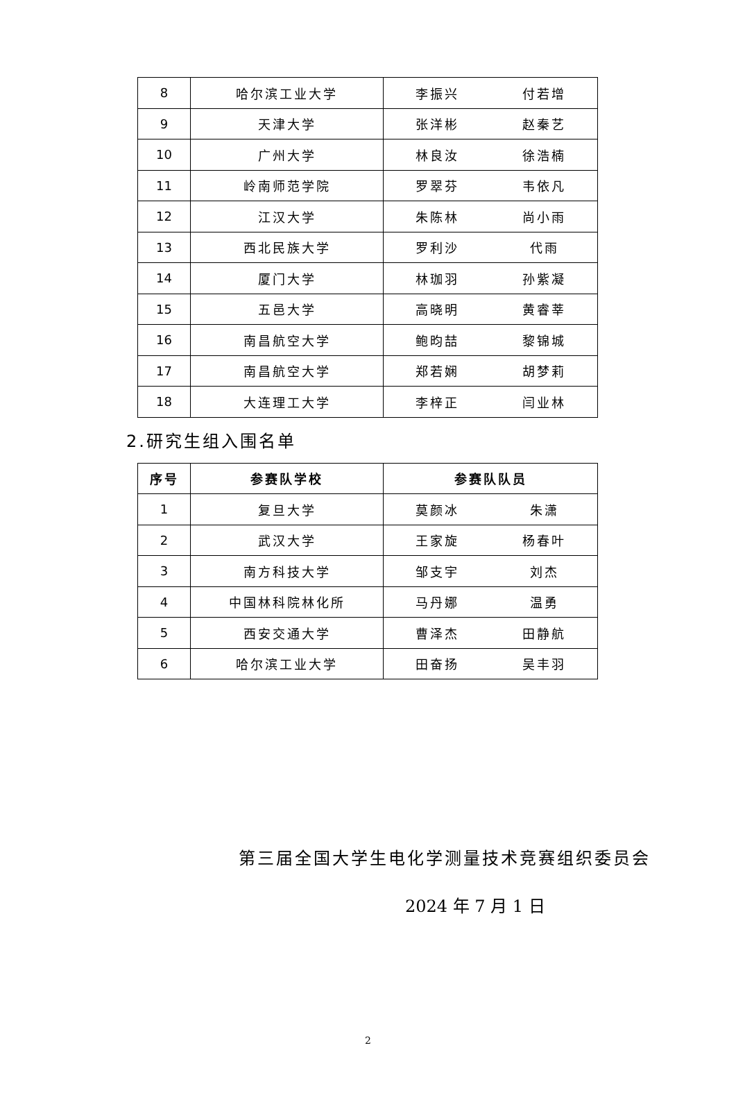| 8 | 哈尔滨工业大学 | 李振兴 | 付若增 |
| 9 | 天津大学 | 张洋彬 | 赵秦艺 |
| 10 | 广州大学 | 林良汝 | 徐浩楠 |
| 11 | 岭南师范学院 | 罗翠芬 | 韦依凡 |
| 12 | 江汉大学 | 朱陈林 | 尚小雨 |
| 13 | 西北民族大学 | 罗利沙 | 代雨 |
| 14 | 厦门大学 | 林珈羽 | 孙紫凝 |
| 15 | 五邑大学 | 高晓明 | 黄睿莘 |
| 16 | 南昌航空大学 | 鲍昀喆 | 黎锦城 |
| 17 | 南昌航空大学 | 郑若娴 | 胡梦莉 |
| 18 | 大连理工大学 | 李梓正 | 闫业林 |
2.研究生组入围名单
| 序号 | 参赛队学校 | 参赛队队员 | |
| --- | --- | --- | --- |
| 1 | 复旦大学 | 莫颜冰 | 朱潇 |
| 2 | 武汉大学 | 王家旋 | 杨春叶 |
| 3 | 南方科技大学 | 邹支宇 | 刘杰 |
| 4 | 中国林科院林化所 | 马丹娜 | 温勇 |
| 5 | 西安交通大学 | 曹泽杰 | 田静航 |
| 6 | 哈尔滨工业大学 | 田奋扬 | 吴丰羽 |
第三届全国大学生电化学测量技术竞赛组织委员会
2024 年 7 月 1 日
2